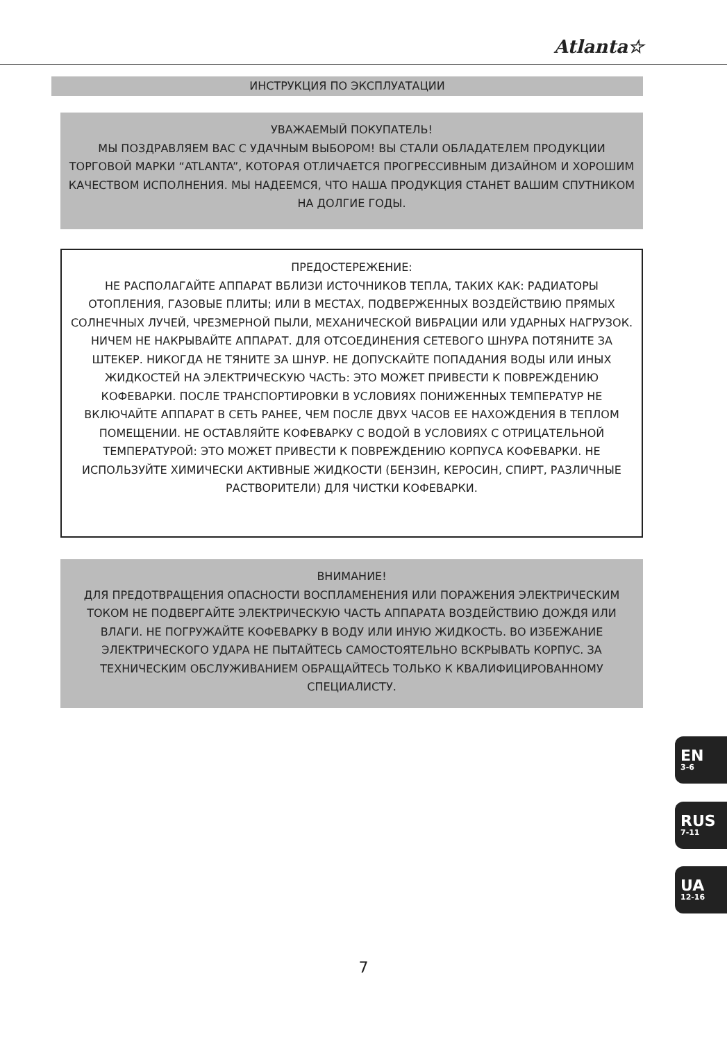Atlanta☆
ИНСТРУКЦИЯ ПО ЭКСПЛУАТАЦИИ
УВАЖАЕМЫЙ ПОКУПАТЕЛЬ!
МЫ ПОЗДРАВЛЯЕМ ВАС С УДАЧНЫМ ВЫБОРОМ! ВЫ СТАЛИ ОБЛАДАТЕЛЕМ ПРОДУКЦИИ ТОРГОВОЙ МАРКИ “ATLANTA”, КОТОРАЯ ОТЛИЧАЕТСЯ ПРОГРЕССИВНЫМ ДИЗАЙНОМ И ХОРОШИМ КАЧЕСТВОМ ИСПОЛНЕНИЯ. МЫ НАДЕЕМСЯ, ЧТО НАША ПРОДУКЦИЯ СТАНЕТ ВАШИМ СПУТНИКОМ НА ДОЛГИЕ ГОДЫ.
ПРЕДОСТЕРЕЖЕНИЕ:
НЕ РАСПОЛАГАЙТЕ АППАРАТ ВБЛИЗИ ИСТОЧНИКОВ ТЕПЛА, ТАКИХ КАК: РАДИАТОРЫ ОТОПЛЕНИЯ, ГАЗОВЫЕ ПЛИТЫ; ИЛИ В МЕСТАХ, ПОДВЕРЖЕННЫХ ВОЗДЕЙСТВИЮ ПРЯМЫХ СОЛНЕЧНЫХ ЛУЧЕЙ, ЧРЕЗМЕРНОЙ ПЫЛИ, МЕХАНИЧЕСКОЙ ВИБРАЦИИ ИЛИ УДАРНЫХ НАГРУЗОК. НИЧЕМ НЕ НАКРЫВАЙТЕ АППАРАТ. ДЛЯ ОТСОЕДИНЕНИЯ СЕТЕВОГО ШНУРА ПОТЯНИТЕ ЗА ШТЕКЕР. НИКОГДА НЕ ТЯНИТЕ ЗА ШНУР. НЕ ДОПУСКАЙТЕ ПОПАДАНИЯ ВОДЫ ИЛИ ИНЫХ ЖИДКОСТЕЙ НА ЭЛЕКТРИЧЕСКУЮ ЧАСТЬ: ЭТО МОЖЕТ ПРИВЕСТИ К ПОВРЕЖДЕНИЮ КОФЕВАРКИ. ПОСЛЕ ТРАНСПОРТИРОВКИ В УСЛОВИЯХ ПОНИЖЕННЫХ ТЕМПЕРАТУР НЕ ВКЛЮЧАЙТЕ АППАРАТ В СЕТЬ РАНЕЕ, ЧЕМ ПОСЛЕ ДВУХ ЧАСОВ ЕЕ НАХОЖДЕНИЯ В ТЕПЛОМ ПОМЕЩЕНИИ. НЕ ОСТАВЛЯЙТЕ КОФЕВАРКУ С ВОДОЙ В УСЛОВИЯХ С ОТРИЦАТЕЛЬНОЙ ТЕМПЕРАТУРОЙ: ЭТО МОЖЕТ ПРИВЕСТИ К ПОВРЕЖДЕНИЮ КОРПУСА КОФЕВАРКИ. НЕ ИСПОЛЬЗУЙТЕ ХИМИЧЕСКИ АКТИВНЫЕ ЖИДКОСТИ (БЕНЗИН, КЕРОСИН, СПИРТ, РАЗЛИЧНЫЕ РАСТВОРИТЕЛИ) ДЛЯ ЧИСТКИ КОФЕВАРКИ.
ВНИМАНИЕ!
ДЛЯ ПРЕДОТВРАЩЕНИЯ ОПАСНОСТИ ВОСПЛАМЕНЕНИЯ ИЛИ ПОРАЖЕНИЯ ЭЛЕКТРИЧЕСКИМ ТОКОМ НЕ ПОДВЕРГАЙТЕ ЭЛЕКТРИЧЕСКУЮ ЧАСТЬ АППАРАТА ВОЗДЕЙСТВИЮ ДОЖДЯ ИЛИ ВЛАГИ. НЕ ПОГРУЖАЙТЕ КОФЕВАРКУ В ВОДУ ИЛИ ИНУЮ ЖИДКОСТЬ. ВО ИЗБЕЖАНИЕ ЭЛЕКТРИЧЕСКОГО УДАРА НЕ ПЫТАЙТЕСЬ САМОСТОЯТЕЛЬНО ВСКРЫВАТЬ КОРПУС. ЗА ТЕХНИЧЕСКИМ ОБСЛУЖИВАНИЕМ ОБРАЩАЙТЕСЬ ТОЛЬКО К КВАЛИФИЦИРОВАННОМУ СПЕЦИАЛИСТУ.
EN
3-6
RUS
7-11
UA
12-16
7